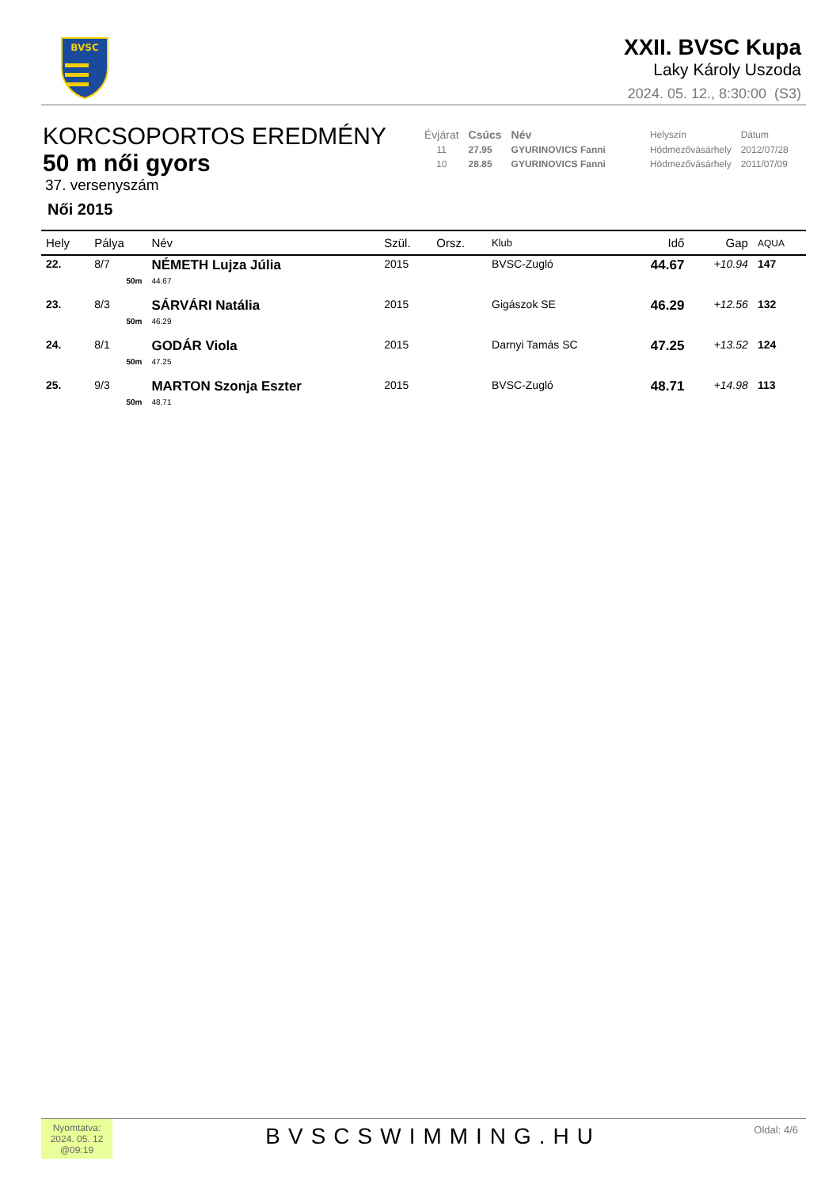BVSC
XXII. BVSC Kupa
Laky Károly Uszoda
2024. 05. 12., 8:30:00 (S3)
KORCSOPORTOS EREDMÉNY
50 m női gyors
37. versenyszám
Női 2015
| Évjárat | Csúcs | Név | Helyszín | Dátum |
| 11 | 27.95 | GYURINOVICS Fanni | Hódmezővásárhely | 2012/07/28 |
| 10 | 28.85 | GYURINOVICS Fanni | Hódmezővásárhely | 2011/07/09 |
| Hely | Pálya | Név | Szül. | Orsz. | Klub | Idő | Gap | AQUA |
| --- | --- | --- | --- | --- | --- | --- | --- | --- |
| 22. | 8/7 | NÉMETH Lujza Júlia | 2015 | | BVSC-Zugló | 44.67 | +10.94 | 147 |
| | 50m | 44.67 | | | | | | |
| 23. | 8/3 | SÁRVÁRI Natália | 2015 | | Gigászok SE | 46.29 | +12.56 | 132 |
| | 50m | 46.29 | | | | | | |
| 24. | 8/1 | GODÁR Viola | 2015 | | Darnyi Tamás SC | 47.25 | +13.52 | 124 |
| | 50m | 47.25 | | | | | | |
| 25. | 9/3 | MARTON Szonja Eszter | 2015 | | BVSC-Zugló | 48.71 | +14.98 | 113 |
| | 50m | 48.71 | | | | | | |
Nyomtatva: 2024. 05. 12 @09:19
BVSCSWIMMING.HU
Oldal: 4/6